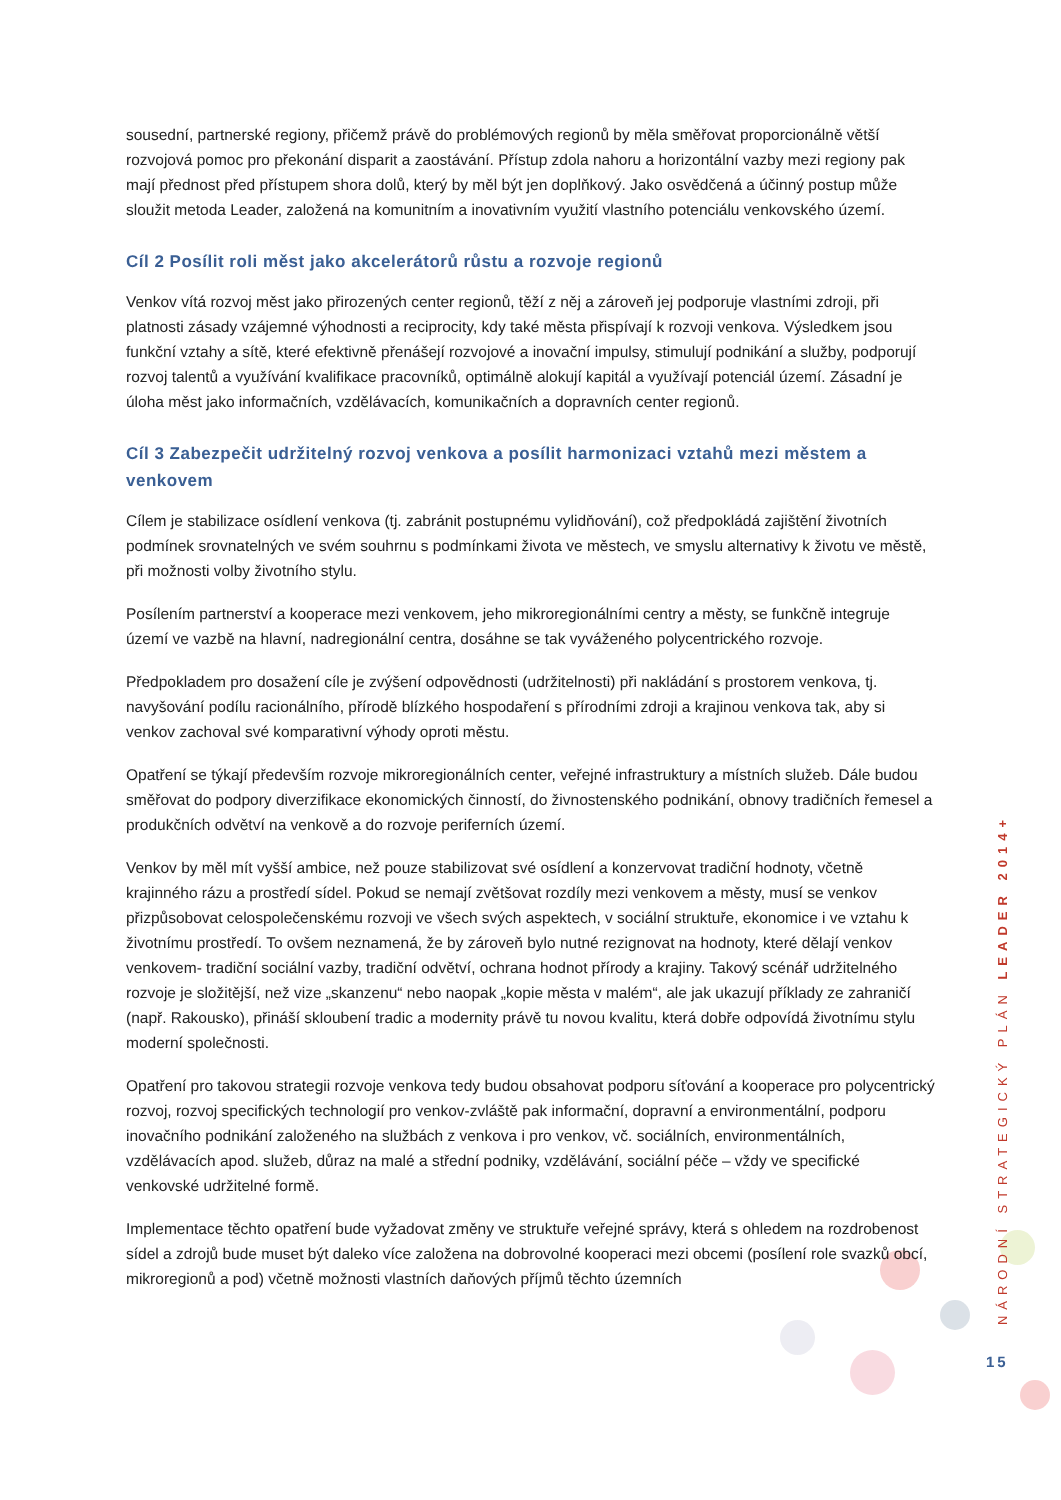sousední, partnerské regiony, přičemž právě do problémových regionů by měla směřovat proporcionálně větší rozvojová pomoc pro překonání disparit a zaostávání. Přístup zdola nahoru a horizontální vazby mezi regiony pak mají přednost před přístupem shora dolů, který by měl být jen doplňkový. Jako osvědčená a účinný postup může sloužit metoda Leader, založená na komunitním a inovativním využití vlastního potenciálu venkovského území.
Cíl 2 Posílit roli měst jako akcelerátorů růstu a rozvoje regionů
Venkov vítá rozvoj měst jako přirozených center regionů, těží z něj a zároveň jej podporuje vlastními zdroji, při platnosti zásady vzájemné výhodnosti a reciprocity, kdy také města přispívají k rozvoji venkova. Výsledkem jsou funkční vztahy a sítě, které efektivně přenášejí rozvojové a inovační impulsy, stimulují podnikání a služby, podporují rozvoj talentů a využívání kvalifikace pracovníků, optimálně alokují kapitál a využívají potenciál území. Zásadní je úloha měst jako informačních, vzdělávacích, komunikačních a dopravních center regionů.
Cíl 3 Zabezpečit udržitelný rozvoj venkova a posílit harmonizaci vztahů mezi městem a venkovem
Cílem je stabilizace osídlení venkova (tj. zabránit postupnému vylidňování), což předpokládá zajištění životních podmínek srovnatelných ve svém souhrnu s podmínkami života ve městech, ve smyslu alternativy k životu ve městě, při možnosti volby životního stylu.
Posílením partnerství a kooperace mezi venkovem, jeho mikroregionálními centry a městy, se funkčně integruje území ve vazbě na hlavní, nadregionální centra, dosáhne se tak vyváženého polycentrického rozvoje.
Předpokladem pro dosažení cíle je zvýšení odpovědnosti (udržitelnosti) při nakládání s prostorem venkova, tj. navyšování podílu racionálního, přírodě blízkého hospodaření s přírodními zdroji a krajinou venkova tak, aby si venkov zachoval své komparativní výhody oproti městu.
Opatření se týkají především rozvoje mikroregionálních center, veřejné infrastruktury a místních služeb. Dále budou směřovat do podpory diverzifikace ekonomických činností, do živnostenského podnikání, obnovy tradičních řemesel a produkčních odvětví na venkově a do rozvoje periferních území.
Venkov by měl mít vyšší ambice, než pouze stabilizovat své osídlení a konzervovat tradiční hodnoty, včetně krajinného rázu a prostředí sídel. Pokud se nemají zvětšovat rozdíly mezi venkovem a městy, musí se venkov přizpůsobovat celospolečenskému rozvoji ve všech svých aspektech, v sociální struktuře, ekonomice i ve vztahu k životnímu prostředí. To ovšem neznamená, že by zároveň bylo nutné rezignovat na hodnoty, které dělají venkov venkovem- tradiční sociální vazby, tradiční odvětví, ochrana hodnot přírody a krajiny. Takový scénář udržitelného rozvoje je složitější, než vize „skanzenu“ nebo naopak „kopie města v malém“, ale jak ukazují příklady ze zahraničí (např. Rakousko), přináší skloubení tradic a modernity právě tu novou kvalitu, která dobře odpovídá životnímu stylu moderní společnosti.
Opatření pro takovou strategii rozvoje venkova tedy budou obsahovat podporu síťování a kooperace pro polycentrický rozvoj, rozvoj specifických technologií pro venkov-zvláště pak informační, dopravní a environmentální, podporu inovačního podnikání založeného na službách z venkova i pro venkov, vč. sociálních, environmentálních, vzdělávacích apod. služeb, důraz na malé a střední podniky, vzdělávání, sociální péče – vždy ve specifické venkovské udržitelné formě.
Implementace těchto opatření bude vyžadovat změny ve struktuře veřejné správy, která s ohledem na rozdrobenost sídel a zdrojů bude muset být daleko více založena na dobrovolné kooperaci mezi obcemi (posílení role svazků obcí, mikroregionů a pod) včetně možnosti vlastních daňových příjmů těchto územních
NÁRODNÍ STRATEGICKÝ PLÁN LEADER 2014+
15